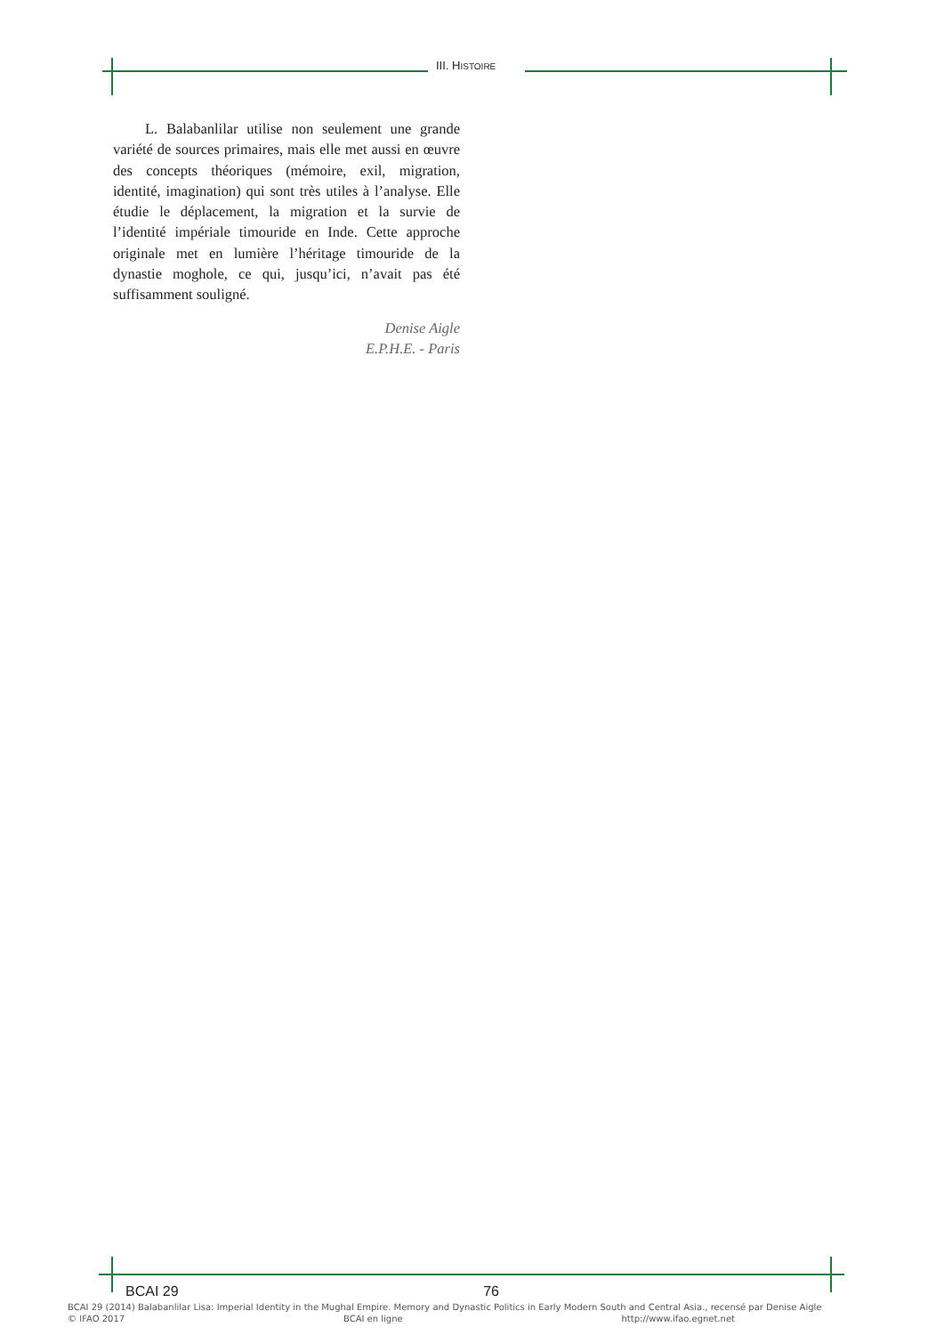III. HISTOIRE
L. Balabanlilar utilise non seulement une grande variété de sources primaires, mais elle met aussi en œuvre des concepts théoriques (mémoire, exil, migration, identité, imagination) qui sont très utiles à l’analyse. Elle étudie le déplacement, la migration et la survie de l’identité impériale timouride en Inde. Cette approche originale met en lumière l’héritage timouride de la dynastie moghole, ce qui, jusqu’ici, n’avait pas été suffisamment souligné.
Denise Aigle
E.P.H.E. - Paris
BCAI 29 76
BCAI 29 (2014) Balabanlilar Lisa: Imperial Identity in the Mughal Empire. Memory and Dynastic Politics in Early Modern South and Central Asia., recensé par Denise Aigle
© IFAO 2017 BCAI en ligne http://www.ifao.egnet.net